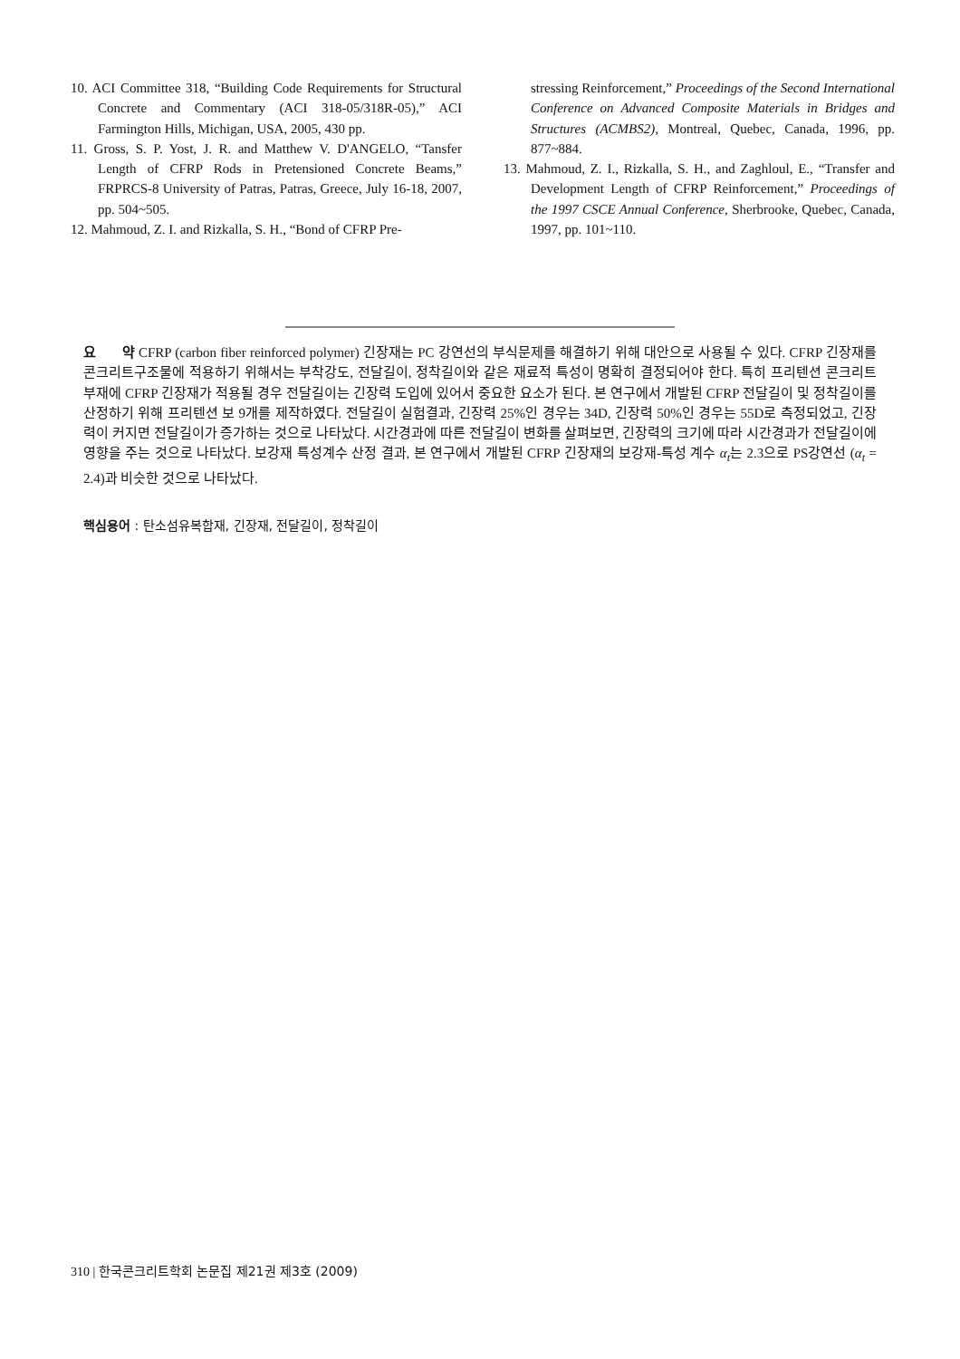10. ACI Committee 318, “Building Code Requirements for Structural Concrete and Commentary (ACI 318-05/318R-05),” ACI Farmington Hills, Michigan, USA, 2005, 430 pp.
11. Gross, S. P. Yost, J. R. and Matthew V. D'ANGELO, “Tansfer Length of CFRP Rods in Pretensioned Concrete Beams,” FRPRCS-8 University of Patras, Patras, Greece, July 16-18, 2007, pp. 504~505.
12. Mahmoud, Z. I. and Rizkalla, S. H., “Bond of CFRP Pre-
stressing Reinforcement,” Proceedings of the Second International Conference on Advanced Composite Materials in Bridges and Structures (ACMBS2), Montreal, Quebec, Canada, 1996, pp. 877~884.
13. Mahmoud, Z. I., Rizkalla, S. H., and Zaghloul, E., “Transfer and Development Length of CFRP Reinforcement,” Proceedings of the 1997 CSCE Annual Conference, Sherbrooke, Quebec, Canada, 1997, pp. 101~110.
요 약 CFRP (carbon fiber reinforced polymer) 긴장재는 PC 강연선의 부식문제를 해결하기 위해 대안으로 사용될 수 있다. CFRP 긴장재를 콘크리트구조물에 적용하기 위해서는 부착강도, 전달길이, 정착길이와 같은 재료적 특성이 명확히 결정되어야 한다. 특히 프리텐션 콘크리트 부재에 CFRP 긴장재가 적용될 경우 전달길이는 긴장력 도입에 있어서 중요한 요소가 된다. 본 연구에서 개발된 CFRP 전달길이 및 정착길이를 산정하기 위해 프리텐션 보 9개를 제작하였다. 전달길이 실험결과, 긴장력 25%인 경우는 34D, 긴장력 50%인 경우는 55D로 측정되었고, 긴장력이 커지면 전달길이가 증가하는 것으로 나타났다. 시간경과에 따른 전달길이 변화를 살펴보면, 긴장력의 크기에 따라 시간경과가 전달길이에 영향을 주는 것으로 나타났다. 보강재 특성계수 산정 결과, 본 연구에서 개발된 CFRP 긴장재의 보강재-특성 계수 α<sub>t</sub>는 2.3으로 PS강연선 (α<sub>t</sub> = 2.4)과 비슷한 것으로 나타났다.
핵심용어 : 탄소섬유복합재, 긴장재, 전달길이, 정착길이
310 | 한국콘크리트학회 논문집 제21권 제3호 (2009)